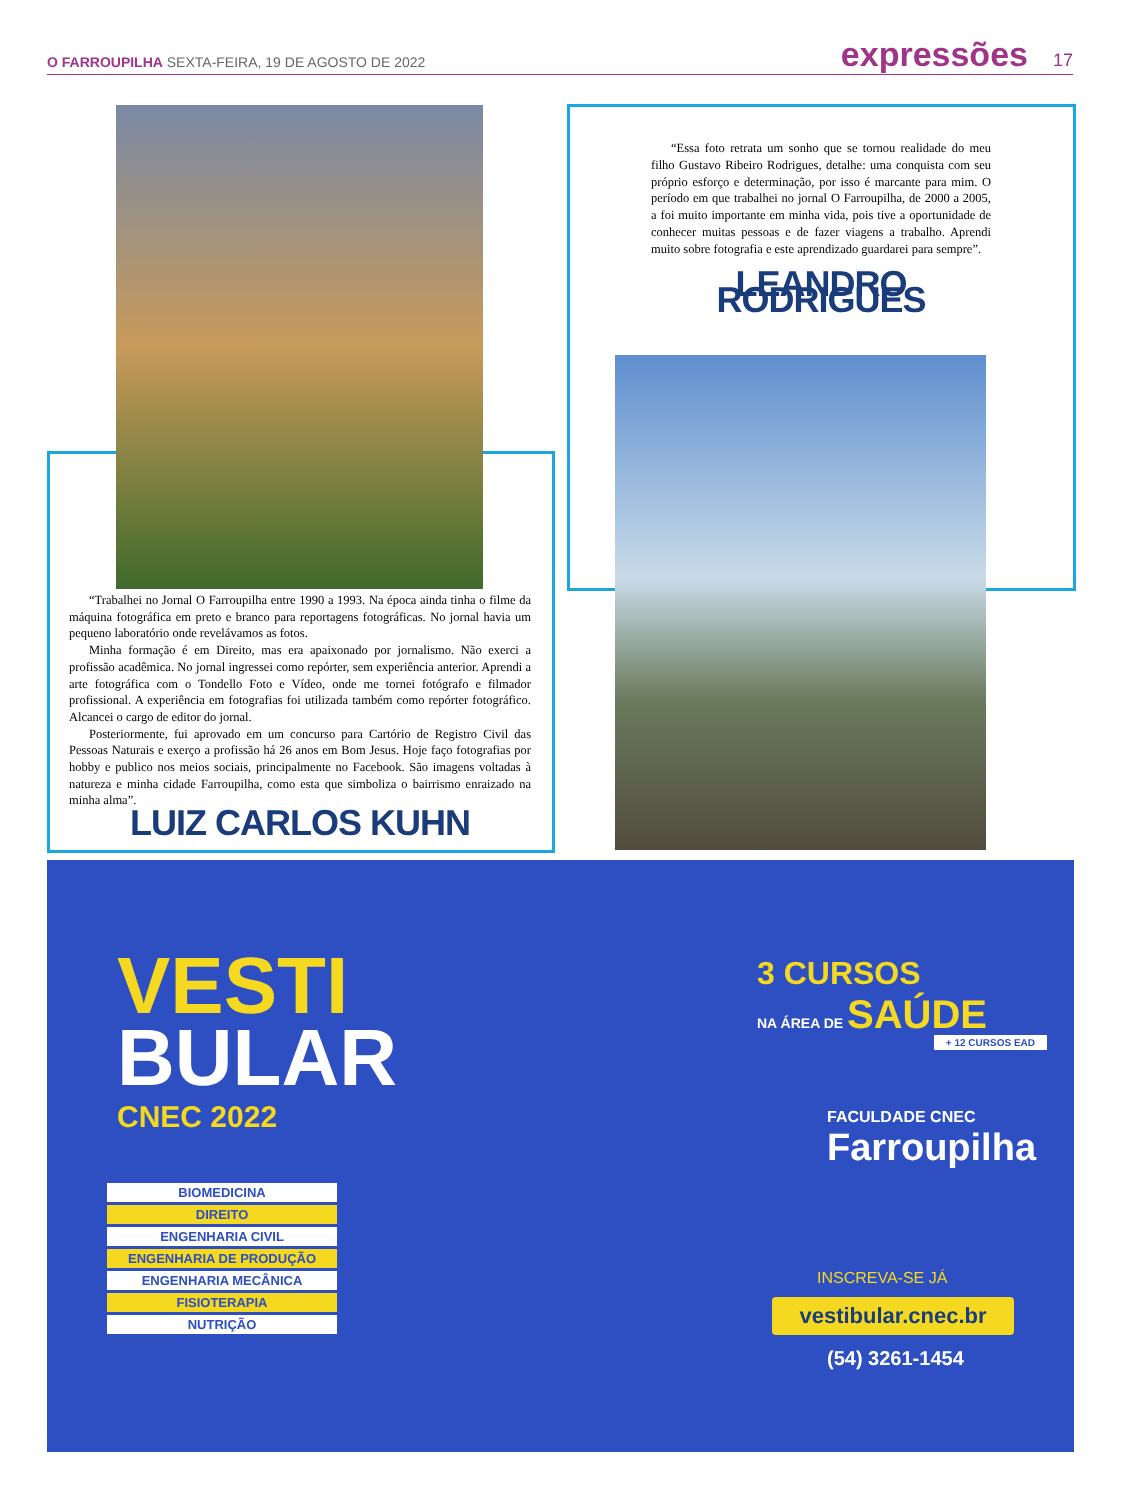O FARROUPILHA SEXTA-FEIRA, 19 DE AGOSTO DE 2022
expressões 17
“Trabalhei no Jornal O Farroupilha entre 1990 a 1993. Na época ainda tinha o filme da máquina fotográfica em preto e branco para reportagens fotográficas. No jornal havia um pequeno laboratório onde revelávamos as fotos.
Minha formação é em Direito, mas era apaixonado por jornalismo. Não exerci a profissão acadêmica. No jornal ingressei como repórter, sem experiência anterior. Aprendi a arte fotográfica com o Tondello Foto e Vídeo, onde me tornei fotógrafo e filmador profissional. A experiência em fotografias foi utilizada também como repórter fotográfico. Alcancei o cargo de editor do jornal.
Posteriormente, fui aprovado em um concurso para Cartório de Registro Civil das Pessoas Naturais e exerço a profissão há 26 anos em Bom Jesus. Hoje faço fotografias por hobby e publico nos meios sociais, principalmente no Facebook. São imagens voltadas à natureza e minha cidade Farroupilha, como esta que simboliza o bairrismo enraizado na minha alma”.
LUIZ CARLOS KUHN
“Essa foto retrata um sonho que se tornou realidade do meu filho Gustavo Ribeiro Rodrigues, detalhe: uma conquista com seu próprio esforço e determinação, por isso é marcante para mim. O período em que trabalhei no jornal O Farroupilha, de 2000 a 2005, a foi muito importante em minha vida, pois tive a oportunidade de conhecer muitas pessoas e de fazer viagens a trabalho. Aprendi muito sobre fotografia e este aprendizado guardarei para sempre”.
LEANDRO RODRIGUES
VESTI
BULAR
CNEC 2022
BIOMEDICINA
DIREITO
ENGENHARIA CIVIL
ENGENHARIA DE PRODUÇÃO
ENGENHARIA MECÂNICA
FISIOTERAPIA
NUTRIÇÃO
3 CURSOS
NA ÁREA DE SAÚDE
+ 12 CURSOS EAD
FACULDADE CNEC
Farroupilha
INSCREVA-SE JÁ
vestibular.cnec.br
(54) 3261-1454